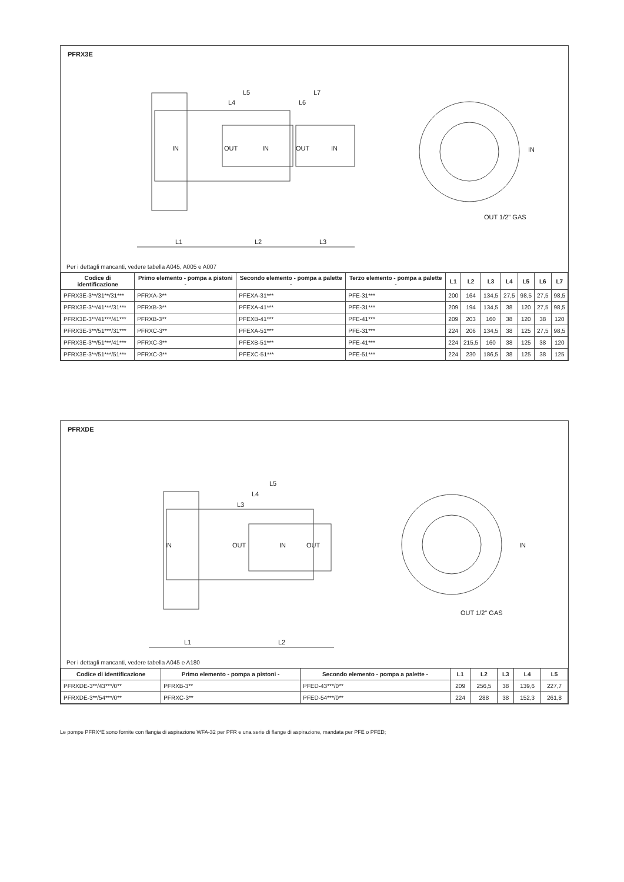PFRX3E
IN OUT IN OUT IN
L5
L4
L7
L6
L1 L2 L3
IN
OUT 1/2" GAS
Per i dettagli mancanti, vedere tabella A045, A005 e A007
| Codice di identificazione | Primo elemento - pompa a pistoni - | Secondo elemento - pompa a palette - | Terzo elemento - pompa a palette - | L1 | L2 | L3 | L4 | L5 | L6 | L7 |
| --- | --- | --- | --- | --- | --- | --- | --- | --- | --- | --- |
| PFRX3E-3**/31**/31*** | PFRXA-3** | PFEXA-31*** | PFE-31*** | 200 | 164 | 134,5 | 27,5 | 98,5 | 27,5 | 98,5 |
| PFRX3E-3**/41***/31*** | PFRXB-3** | PFEXA-41*** | PFE-31*** | 209 | 194 | 134,5 | 38 | 120 | 27,5 | 98,5 |
| PFRX3E-3**/41***/41*** | PFRXB-3** | PFEXB-41*** | PFE-41*** | 209 | 203 | 160 | 38 | 120 | 38 | 120 |
| PFRX3E-3**/51***/31*** | PFRXC-3** | PFEXA-51*** | PFE-31*** | 224 | 206 | 134,5 | 38 | 125 | 27,5 | 98,5 |
| PFRX3E-3**/51***/41*** | PFRXC-3** | PFEXB-51*** | PFE-41*** | 224 | 215,5 | 160 | 38 | 125 | 38 | 120 |
| PFRX3E-3**/51***/51*** | PFRXC-3** | PFEXC-51*** | PFE-51*** | 224 | 230 | 186,5 | 38 | 125 | 38 | 125 |
PFRXDE
IN OUT IN OUT
L5
L4
L3
L1 L2
IN
OUT 1/2" GAS
Per i dettagli mancanti, vedere tabella A045 e A180
| Codice di identificazione | Primo elemento - pompa a pistoni - | Secondo elemento - pompa a palette - | L1 | L2 | L3 | L4 | L5 |
| --- | --- | --- | --- | --- | --- | --- | --- |
| PFRXDE-3**/43***/0** | PFRXB-3** | PFED-43***/0** | 209 | 256,5 | 38 | 139,6 | 227,7 |
| PFRXDE-3**/54***/0** | PFRXC-3** | PFED-54***/0** | 224 | 288 | 38 | 152,3 | 261,8 |
Le pompe PFRX*E sono fornite con flangia di aspirazione WFA-32 per PFR e una serie di flange di aspirazione, mandata per PFE o PFED;